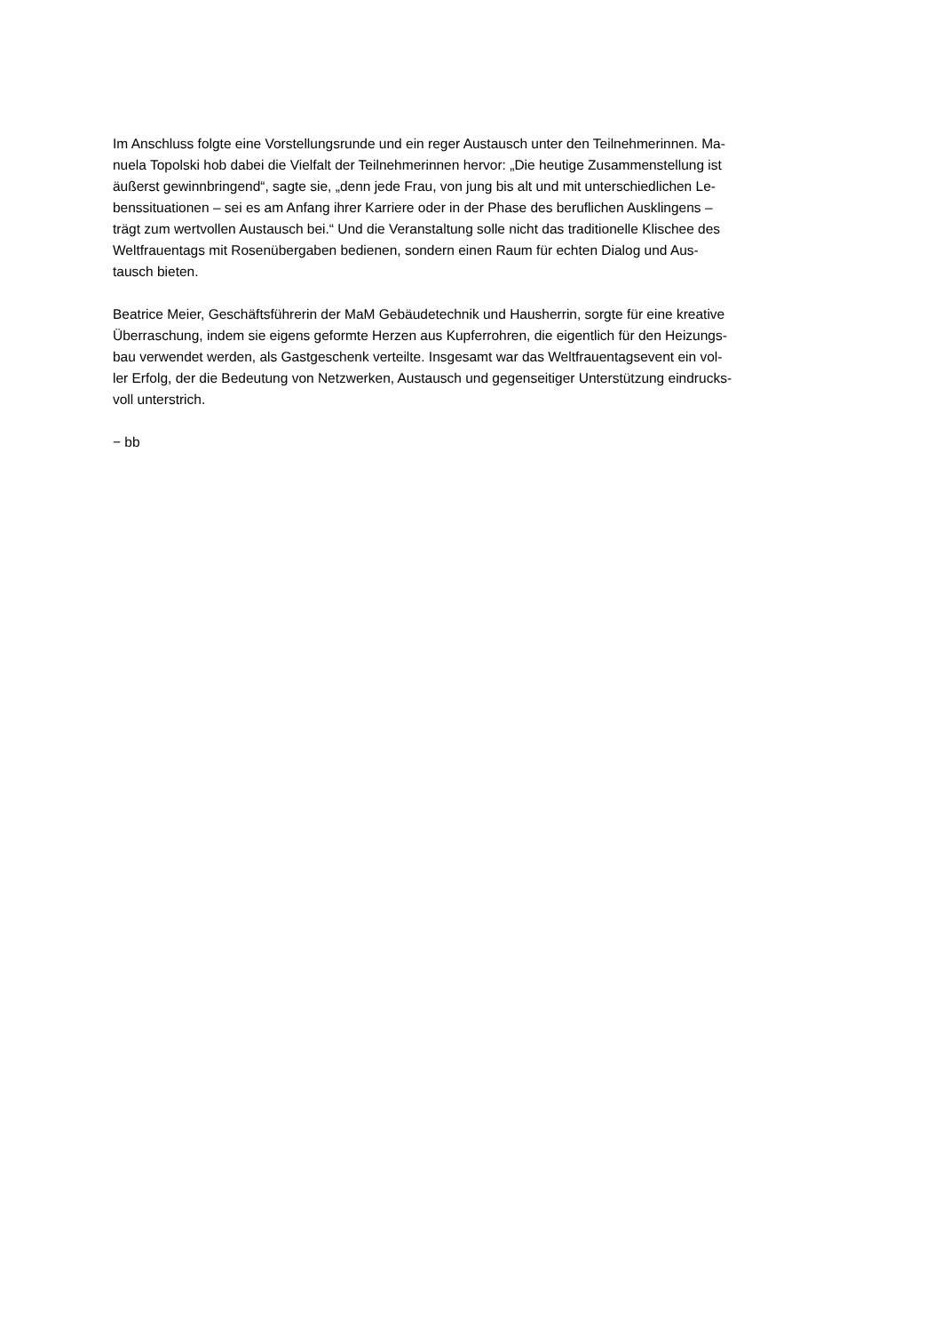Im Anschluss folgte eine Vorstellungsrunde und ein reger Austausch unter den Teilnehmerinnen. Ma-
nuela Topolski hob dabei die Vielfalt der Teilnehmerinnen hervor: „Die heutige Zusammenstellung ist
äußerst gewinnbringend“, sagte sie, „denn jede Frau, von jung bis alt und mit unterschiedlichen Le-
benssituationen – sei es am Anfang ihrer Karriere oder in der Phase des beruflichen Ausklingens –
trägt zum wertvollen Austausch bei.“ Und die Veranstaltung solle nicht das traditionelle Klischee des
Weltfrauentags mit Rosenübergaben bedienen, sondern einen Raum für echten Dialog und Aus-
tausch bieten.
Beatrice Meier, Geschäftsführerin der MaM Gebäudetechnik und Hausherrin, sorgte für eine kreative
Überraschung, indem sie eigens geformte Herzen aus Kupferrohren, die eigentlich für den Heizungs-
bau verwendet werden, als Gastgeschenk verteilte. Insgesamt war das Weltfrauentagsevent ein vol-
ler Erfolg, der die Bedeutung von Netzwerken, Austausch und gegenseitiger Unterstützung eindrucks-
voll unterstrich.
− bb